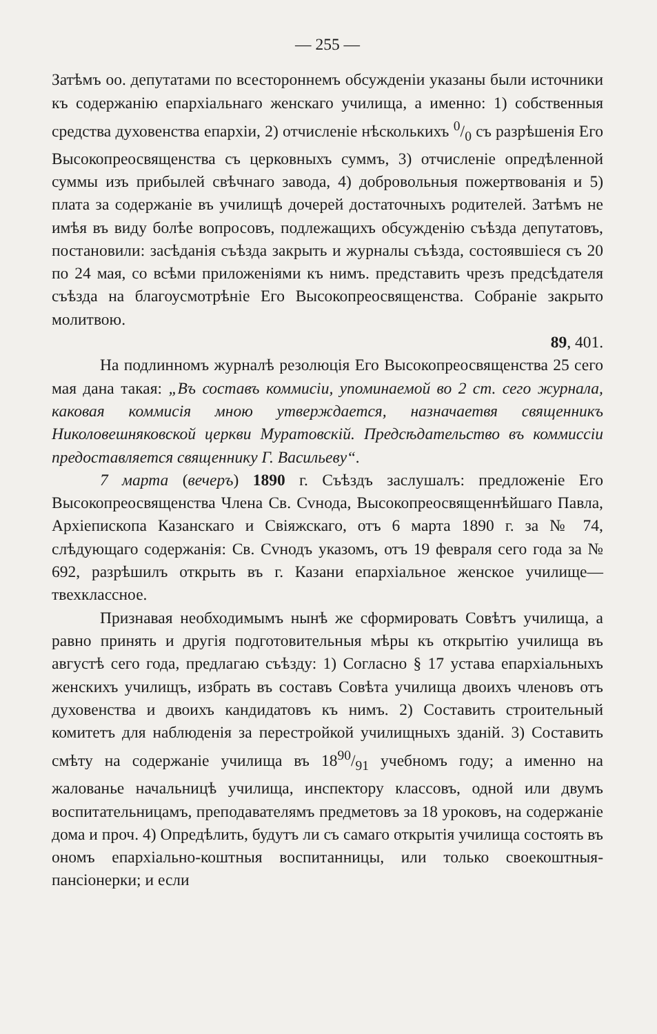— 255 —
Затѣмъ оо. депутатами по всестороннемъ обсужденіи указаны были источники къ содержанію епархіальнаго женскаго училища, а именно: 1) собственныя средства духовенства епархіи, 2) отчисленіе нѣсколькихъ 0/0 съ разрѣшенія Его Высокопреосвященства съ церковныхъ суммъ, 3) отчисленіе опредѣленной суммы изъ прибылей свѣчнаго завода, 4) добровольныя пожертвованія и 5) плата за содержаніе въ училищѣ дочерей достаточныхъ родителей. Затѣмъ не имѣя въ виду болѣе вопросовъ, подлежащихъ обсужденію съѣзда депутатовъ, постановили: засѣданія съѣзда закрыть и журналы съѣзда, состоявшіеся съ 20 по 24 мая, со всѣми приложеніями къ нимъ. представить чрезъ предсѣдателя съѣзда на благоусмотрѣніе Его Высокопреосвященства. Собраніе закрыто молитвою.
89, 401.
На подлинномъ журналѣ резолюція Его Высокопреосвященства 25 сего мая дана такая: „Въ составъ коммисіи, упоминаемой во 2 ст. сего журнала, каковая коммисія мною утверждается, назначаетвя священникъ Николовешняковской церкви Муратовскій. Предсѣдательство въ коммиссіи предоставляется священнику Г. Васильеву“.
7 марта (вечеръ) 1890 г. Съѣздъ заслушалъ: предложеніе Его Высокопреосвященства Члена Св. Сvнода, Высокопреосвященнѣйшаго Павла, Архіепископа Казанскаго и Свіяжскаго, отъ 6 марта 1890 г. за № 74, слѣдующаго содержанія: Св. Сvнодъ указомъ, отъ 19 февраля сего года за № 692, разрѣшилъ открыть въ г. Казани епархіальное женское училище—твехклассное.
Признавая необходимымъ нынѣ же сформировать Совѣтъ училища, а равно принять и другія подготовительныя мѣры къ открытію училища въ августѣ сего года, предлагаю съѣзду: 1) Согласно § 17 устава епархіальныхъ женскихъ училищъ, избрать въ составъ Совѣта училища двоихъ членовъ отъ духовенства и двоихъ кандидатовъ къ нимъ. 2) Составить строительный комитетъ для наблюденія за перестройкой училищныхъ зданій. 3) Составить смѣту на содержаніе училища въ 1890/91 учебномъ году; а именно на жалованье начальницѣ училища, инспектору классовъ, одной или двумъ воспитательницамъ, преподавателямъ предметовъ за 18 уроковъ, на содержаніе дома и проч. 4) Опредѣлить, будутъ ли съ самаго открытія училища состоять въ ономъ епархіально-коштныя воспитанницы, или только своекоштныя-пансіонерки; и если